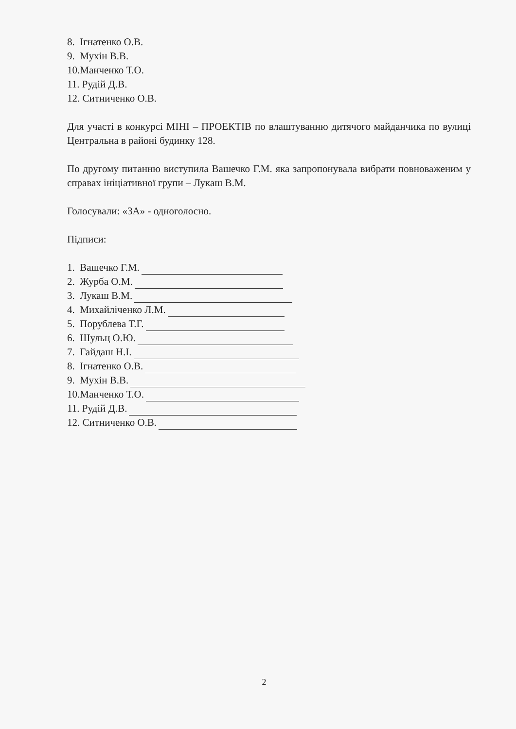8. Ігнатенко О.В.
9. Мухін В.В.
10.Манченко Т.О.
11. Рудій Д.В.
12. Ситниченко О.В.
Для участі в конкурсі МІНІ – ПРОЕКТІВ по влаштуванню дитячого майданчика по вулиці Центральна в районі будинку 128.
По другому питанню виступила Вашечко Г.М. яка запропонувала вибрати повноваженим у справах ініціативної групи – Лукаш В.М.
Голосували: «ЗА» - одноголосно.
Підписи:
1. Вашечко Г.М.
2. Журба О.М.
3. Лукаш В.М.
4. Михайліченко Л.М.
5. Порублева Т.Г.
6. Шульц О.Ю.
7. Гайдаш Н.І.
8. Ігнатенко О.В.
9. Мухін В.В.
10.Манченко Т.О.
11. Рудій Д.В.
12. Ситниченко О.В.
2